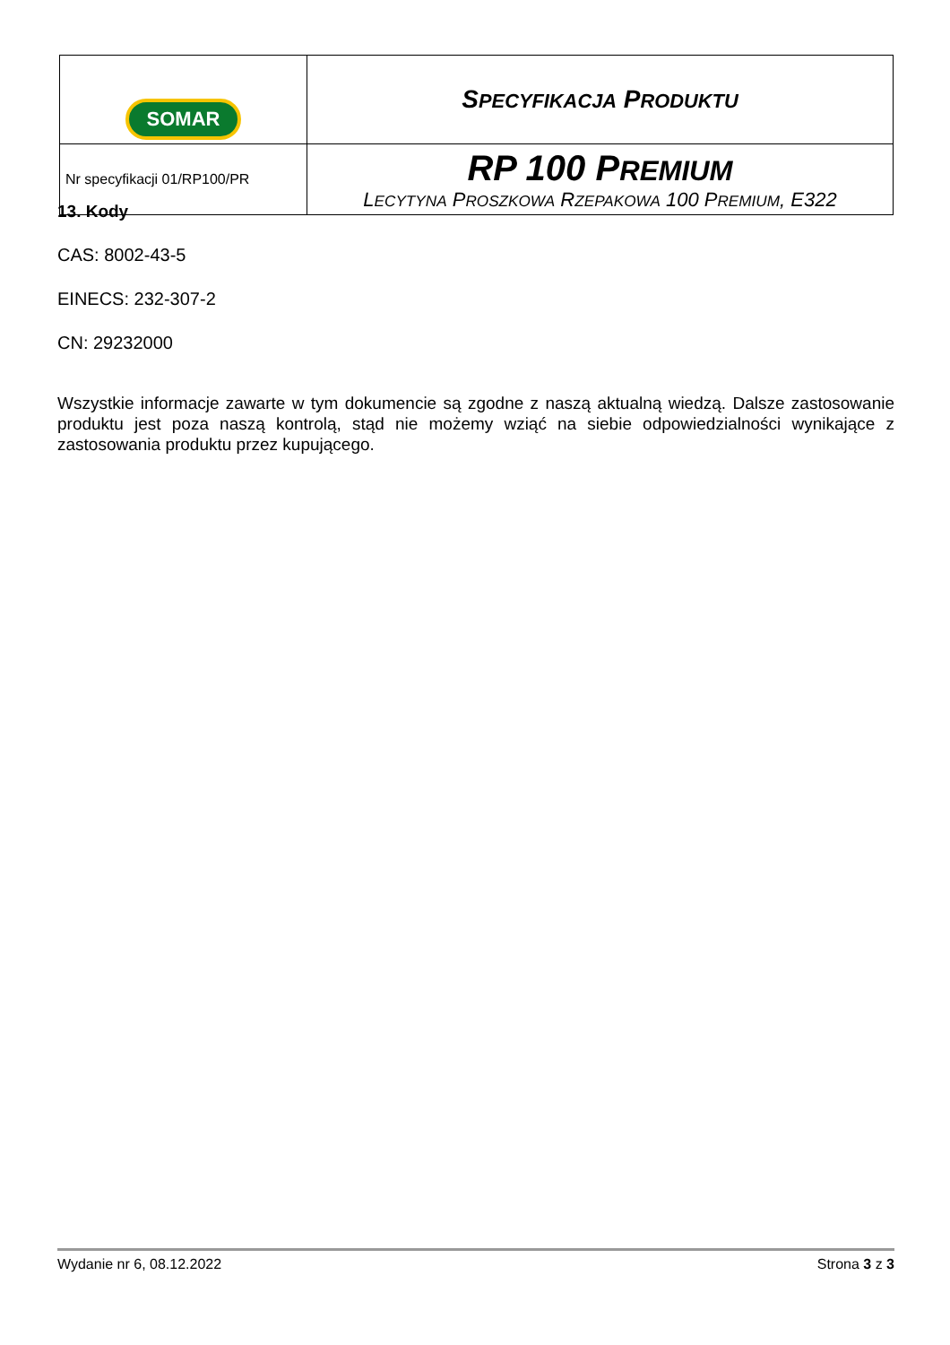| SOMAR | S PECYFIKACJA P RODUKTU |
| Nr specyfikacji 01/RP100/PR | RP 100 P REMIUM L ECYTYNA P ROSZKOWA R ZEPAKOWA 100 P REMIUM , E322 |
13. Kody
CAS: 8002-43-5
EINECS: 232-307-2
CN: 29232000
Wszystkie informacje zawarte w tym dokumencie są zgodne z naszą aktualną wiedzą. Dalsze zastosowanie produktu jest poza naszą kontrolą, stąd nie możemy wziąć na siebie odpowiedzialności wynikające z zastosowania produktu przez kupującego.
Wydanie nr 6, 08.12.2022 Strona 3 z 3